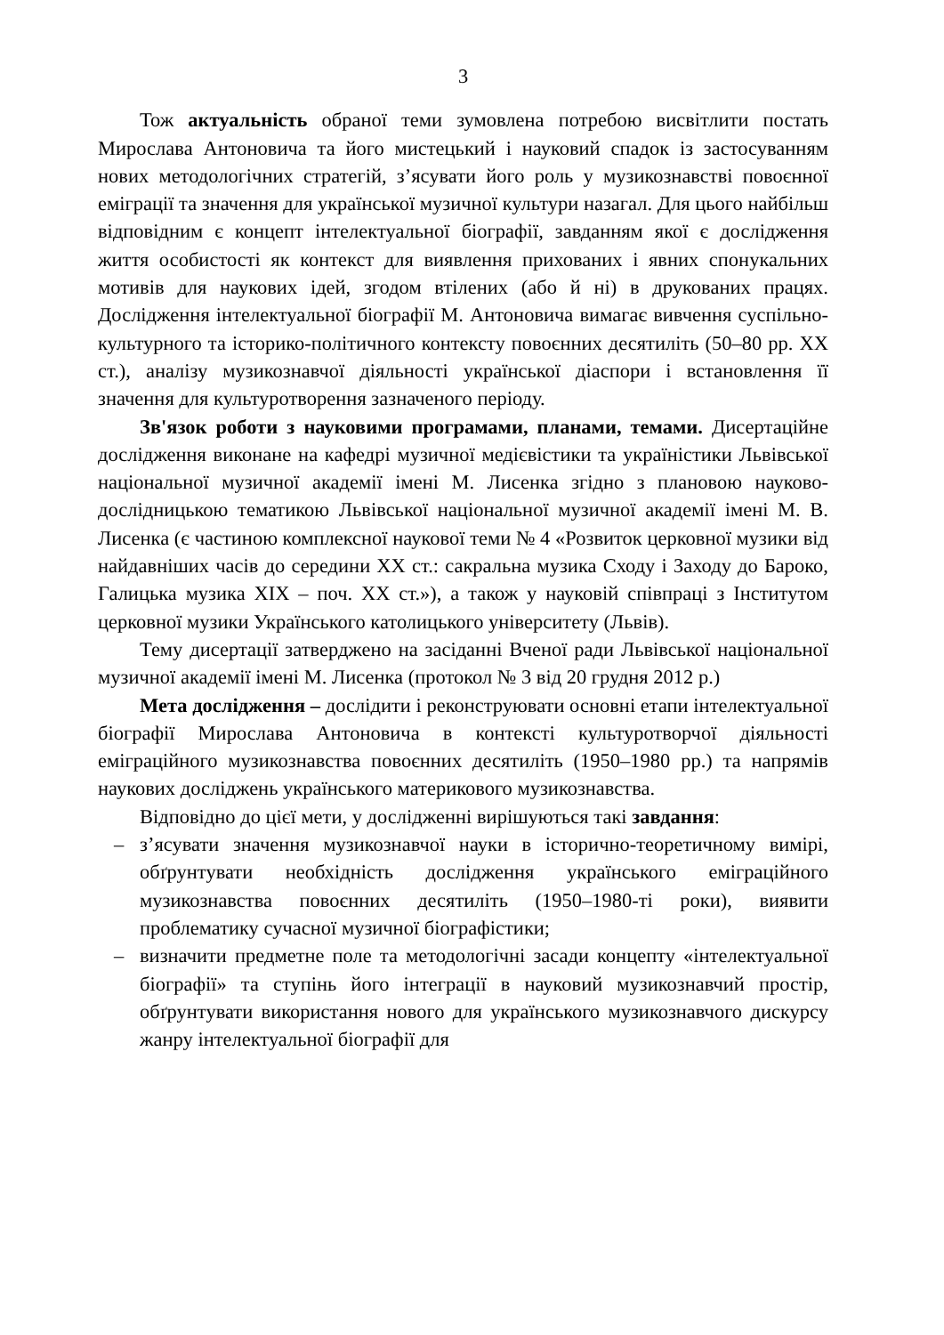3
Тож актуальність обраної теми зумовлена потребою висвітлити постать Мирослава Антоновича та його мистецький і науковий спадок із застосуванням нових методологічних стратегій, з’ясувати його роль у музикознавстві повоєнної еміграції та значення для української музичної культури назагал. Для цього найбільш відповідним є концепт інтелектуальної біографії, завданням якої є дослідження життя особистості як контекст для виявлення прихованих і явних спонукальних мотивів для наукових ідей, згодом втілених (або й ні) в друкованих працях. Дослідження інтелектуальної біографії М. Антоновича вимагає вивчення суспільно-культурного та історико-політичного контексту повоєнних десятиліть (50–80 рр. XX ст.), аналізу музикознавчої діяльності української діаспори і встановлення її значення для культуротворення зазначеного періоду.
Зв'язок роботи з науковими програмами, планами, темами. Дисертаційне дослідження виконане на кафедрі музичної медієвістики та україністики Львівської національної музичної академії імені М. Лисенка згідно з плановою науково-дослідницькою тематикою Львівської національної музичної академії імені М. В. Лисенка (є частиною комплексної наукової теми № 4 «Розвиток церковної музики від найдавніших часів до середини XX ст.: сакральна музика Сходу і Заходу до Бароко, Галицька музика XIX – поч. XX ст.»), а також у науковій співпраці з Інститутом церковної музики Українського католицького університету (Львів).
Тему дисертації затверджено на засіданні Вченої ради Львівської національної музичної академії імені М. Лисенка (протокол № 3 від 20 грудня 2012 р.)
Мета дослідження – дослідити і реконструювати основні етапи інтелектуальної біографії Мирослава Антоновича в контексті культуротворчої діяльності еміграційного музикознавства повоєнних десятиліть (1950–1980 рр.) та напрямів наукових досліджень українського материкового музикознавства.
Відповідно до цієї мети, у дослідженні вирішуються такі завдання:
– з’ясувати значення музикознавчої науки в історично-теоретичному вимірі, обґрунтувати необхідність дослідження українського еміграційного музикознавства повоєнних десятиліть (1950–1980-ті роки), виявити проблематику сучасної музичної біографістики;
– визначити предметне поле та методологічні засади концепту «інтелектуальної біографії» та ступінь його інтеграції в науковий музикознавчий простір, обґрунтувати використання нового для українського музикознавчого дискурсу жанру інтелектуальної біографії для